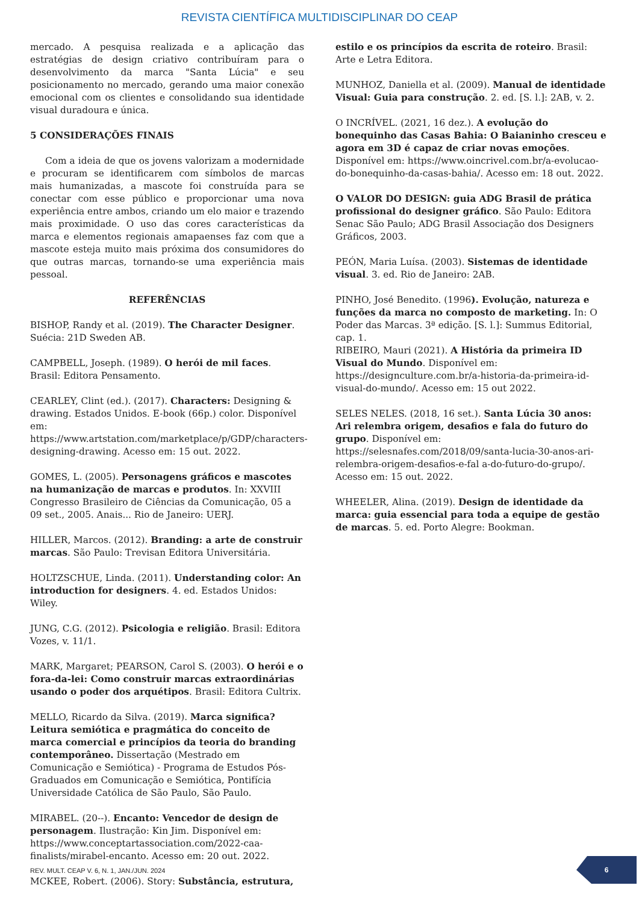REVISTA CIENTÍFICA MULTIDISCIPLINAR DO CEAP
mercado. A pesquisa realizada e a aplicação das estratégias de design criativo contribuíram para o desenvolvimento da marca "Santa Lúcia" e seu posicionamento no mercado, gerando uma maior conexão emocional com os clientes e consolidando sua identidade visual duradoura e única.
5 CONSIDERAÇÕES FINAIS
Com a ideia de que os jovens valorizam a modernidade e procuram se identificarem com símbolos de marcas mais humanizadas, a mascote foi construída para se conectar com esse público e proporcionar uma nova experiência entre ambos, criando um elo maior e trazendo mais proximidade. O uso das cores características da marca e elementos regionais amapaenses faz com que a mascote esteja muito mais próxima dos consumidores do que outras marcas, tornando-se uma experiência mais pessoal.
REFERÊNCIAS
BISHOP, Randy et al. (2019). The Character Designer. Suécia: 21D Sweden AB.
CAMPBELL, Joseph. (1989). O herói de mil faces. Brasil: Editora Pensamento.
CEARLEY, Clint (ed.). (2017). Characters: Designing & drawing. Estados Unidos. E-book (66p.) color. Disponível em: https://www.artstation.com/marketplace/p/GDP/characters-designing-drawing. Acesso em: 15 out. 2022.
GOMES, L. (2005). Personagens gráficos e mascotes na humanização de marcas e produtos. In: XXVIII Congresso Brasileiro de Ciências da Comunicação, 05 a 09 set., 2005. Anais... Rio de Janeiro: UERJ.
HILLER, Marcos. (2012). Branding: a arte de construir marcas. São Paulo: Trevisan Editora Universitária.
HOLTZSCHUE, Linda. (2011). Understanding color: An introduction for designers. 4. ed. Estados Unidos: Wiley.
JUNG, C.G. (2012). Psicologia e religião. Brasil: Editora Vozes, v. 11/1.
MARK, Margaret; PEARSON, Carol S. (2003). O herói e o fora-da-lei: Como construir marcas extraordinárias usando o poder dos arquétipos. Brasil: Editora Cultrix.
MELLO, Ricardo da Silva. (2019). Marca significa? Leitura semiótica e pragmática do conceito de marca comercial e princípios da teoria do branding contemporâneo. Dissertação (Mestrado em Comunicação e Semiótica) - Programa de Estudos Pós-Graduados em Comunicação e Semiótica, Pontifícia Universidade Católica de São Paulo, São Paulo.
MIRABEL. (20--). Encanto: Vencedor de design de personagem. Ilustração: Kin Jim. Disponível em: https://www.conceptartassociation.com/2022-caa-finalists/mirabel-encanto. Acesso em: 20 out. 2022.
MCKEE, Robert. (2006). Story: Substância, estrutura,
estilo e os princípios da escrita de roteiro. Brasil: Arte e Letra Editora.
MUNHOZ, Daniella et al. (2009). Manual de identidade Visual: Guia para construção. 2. ed. [S. l.]: 2AB, v. 2.
O INCRÍVEL. (2021, 16 dez.). A evolução do bonequinho das Casas Bahia: O Baianinho cresceu e agora em 3D é capaz de criar novas emoções. Disponível em: https://www.oincrivel.com.br/a-evolucao-do-bonequinho-da-casas-bahia/. Acesso em: 18 out. 2022.
O VALOR DO DESIGN: guia ADG Brasil de prática profissional do designer gráfico. São Paulo: Editora Senac São Paulo; ADG Brasil Associação dos Designers Gráficos, 2003.
PEÓN, Maria Luísa. (2003). Sistemas de identidade visual. 3. ed. Rio de Janeiro: 2AB.
PINHO, José Benedito. (1996). Evolução, natureza e funções da marca no composto de marketing. In: O Poder das Marcas. 3ª edição. [S. l.]: Summus Editorial, cap. 1.
RIBEIRO, Mauri (2021). A História da primeira ID Visual do Mundo. Disponível em: https://designculture.com.br/a-historia-da-primeira-id-visual-do-mundo/. Acesso em: 15 out 2022.
SELES NELES. (2018, 16 set.). Santa Lúcia 30 anos: Ari relembra origem, desafios e fala do futuro do grupo. Disponível em: https://selesnafes.com/2018/09/santa-lucia-30-anos-ari-relembra-origem-desafios-e-fal a-do-futuro-do-grupo/. Acesso em: 15 out. 2022.
WHEELER, Alina. (2019). Design de identidade da marca: guia essencial para toda a equipe de gestão de marcas. 5. ed. Porto Alegre: Bookman.
REV. MULT. CEAP V. 6, N. 1, JAN./JUN. 2024
6